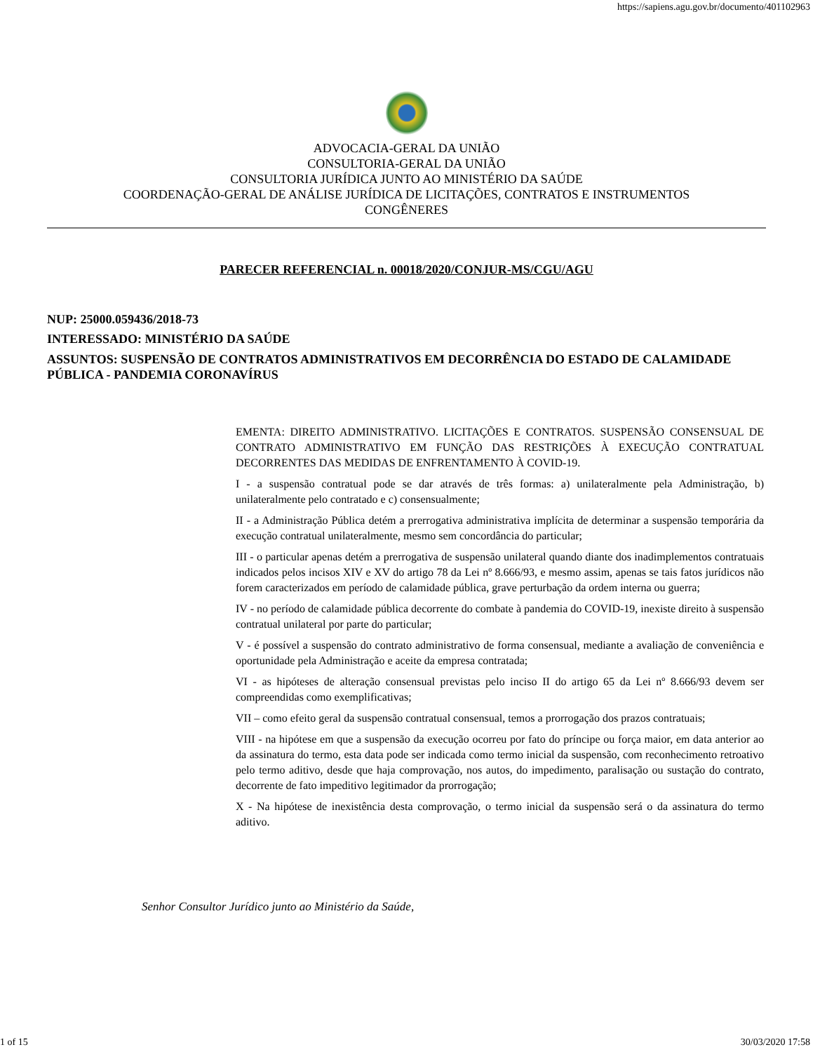https://sapiens.agu.gov.br/documento/401102963
ADVOCACIA-GERAL DA UNIÃO
CONSULTORIA-GERAL DA UNIÃO
CONSULTORIA JURÍDICA JUNTO AO MINISTÉRIO DA SAÚDE
COORDENAÇÃO-GERAL DE ANÁLISE JURÍDICA DE LICITAÇÕES, CONTRATOS E INSTRUMENTOS
CONGÊNERES
PARECER REFERENCIAL n. 00018/2020/CONJUR-MS/CGU/AGU
NUP: 25000.059436/2018-73
INTERESSADO: MINISTÉRIO DA SAÚDE
ASSUNTOS: SUSPENSÃO DE CONTRATOS ADMINISTRATIVOS EM DECORRÊNCIA DO ESTADO DE CALAMIDADE PÚBLICA - PANDEMIA CORONAVÍRUS
EMENTA: DIREITO ADMINISTRATIVO. LICITAÇÕES E CONTRATOS. SUSPENSÃO CONSENSUAL DE CONTRATO ADMINISTRATIVO EM FUNÇÃO DAS RESTRIÇÕES À EXECUÇÃO CONTRATUAL DECORRENTES DAS MEDIDAS DE ENFRENTAMENTO À COVID-19.
I - a suspensão contratual pode se dar através de três formas: a) unilateralmente pela Administração, b) unilateralmente pelo contratado e c) consensualmente;
II - a Administração Pública detém a prerrogativa administrativa implícita de determinar a suspensão temporária da execução contratual unilateralmente, mesmo sem concordância do particular;
III - o particular apenas detém a prerrogativa de suspensão unilateral quando diante dos inadimplementos contratuais indicados pelos incisos XIV e XV do artigo 78 da Lei nº 8.666/93, e mesmo assim, apenas se tais fatos jurídicos não forem caracterizados em período de calamidade pública, grave perturbação da ordem interna ou guerra;
IV - no período de calamidade pública decorrente do combate à pandemia do COVID-19, inexiste direito à suspensão contratual unilateral por parte do particular;
V - é possível a suspensão do contrato administrativo de forma consensual, mediante a avaliação de conveniência e oportunidade pela Administração e aceite da empresa contratada;
VI - as hipóteses de alteração consensual previstas pelo inciso II do artigo 65 da Lei nº 8.666/93 devem ser compreendidas como exemplificativas;
VII – como efeito geral da suspensão contratual consensual, temos a prorrogação dos prazos contratuais;
VIII - na hipótese em que a suspensão da execução ocorreu por fato do príncipe ou força maior, em data anterior ao da assinatura do termo, esta data pode ser indicada como termo inicial da suspensão, com reconhecimento retroativo pelo termo aditivo, desde que haja comprovação, nos autos, do impedimento, paralisação ou sustação do contrato, decorrente de fato impeditivo legitimador da prorrogação;
X - Na hipótese de inexistência desta comprovação, o termo inicial da suspensão será o da assinatura do termo aditivo.
Senhor Consultor Jurídico junto ao Ministério da Saúde,
1 of 15 30/03/2020 17:58